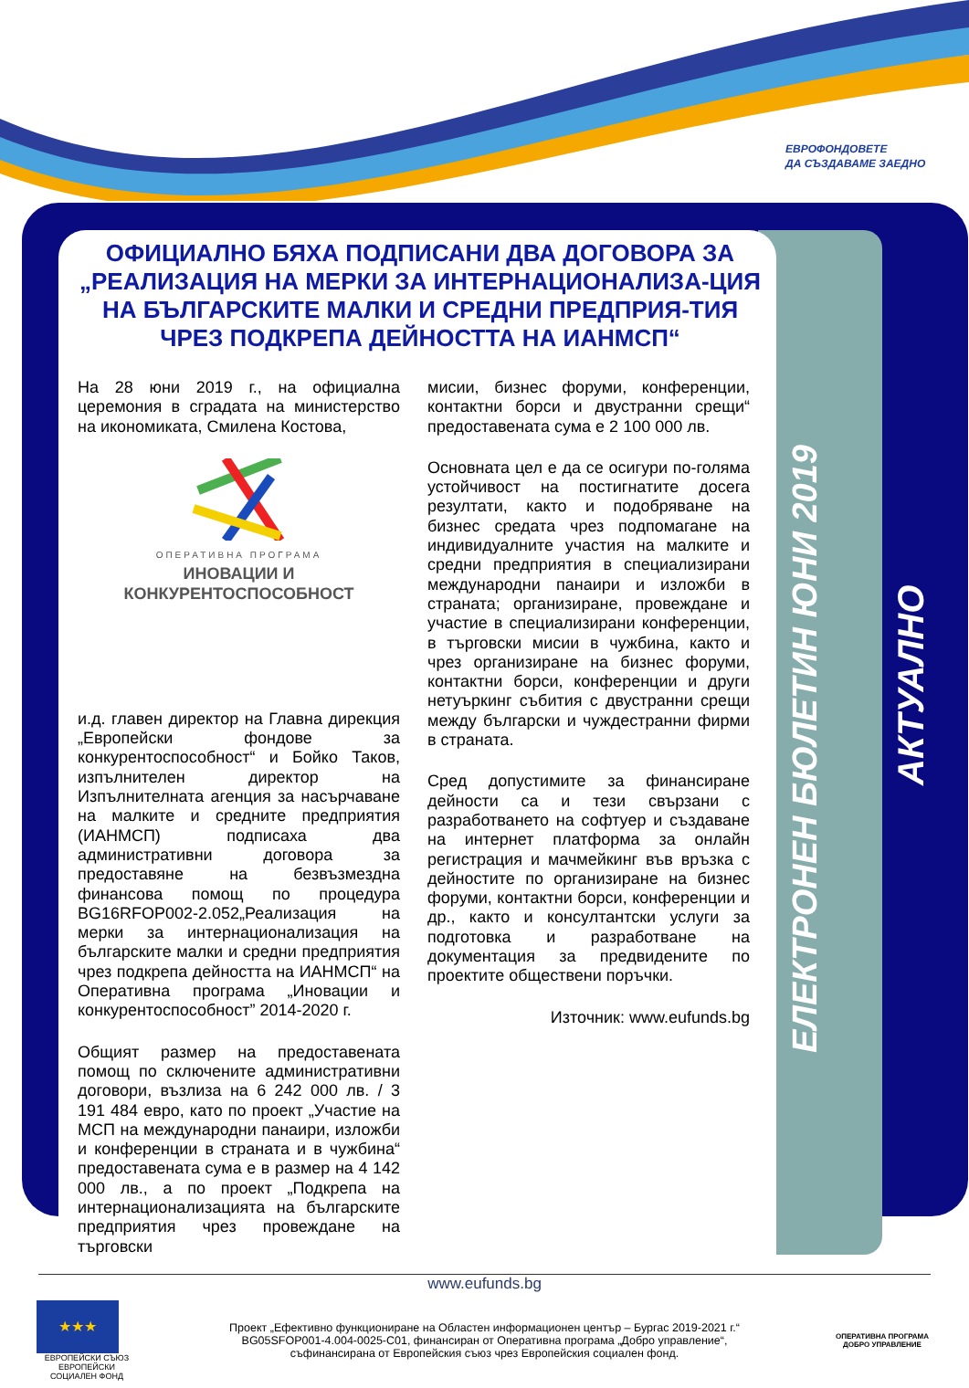ЕВРОФОНДОВЕТЕ
ДА СЪЗДАВАМЕ ЗАЕДНО
ЕЛЕКТРОНЕН БЮЛЕТИН ЮНИ 2019
АКТУАЛНО
ОФИЦИАЛНО БЯХА ПОДПИСАНИ ДВА ДОГОВОРА ЗА „РЕАЛИЗАЦИЯ НА МЕРКИ ЗА ИНТЕРНАЦИОНАЛИЗА-ЦИЯ НА БЪЛГАРСКИТЕ МАЛКИ И СРЕДНИ ПРЕДПРИЯ-ТИЯ ЧРЕЗ ПОДКРЕПА ДЕЙНОСТТА НА ИАНМСП“
На 28 юни 2019 г., на официална церемония в сградата на министерство на икономиката, Смилена Костова,
ОПЕРАТИВНА ПРОГРАМА
ИНОВАЦИИ И
КОНКУРЕНТОСПОСОБНОСТ
и.д. главен директор на Главна дирекция „Европейски фондове за конкурентоспособност“ и Бойко Таков, изпълнителен директор на Изпълнителната агенция за насърчаване на малките и средните предприятия (ИАНМСП) подписаха два административни договора за предоставяне на безвъзмездна финансова помощ по процедура BG16RFOP002-2.052„Реализация на мерки за интернационализация на българските малки и средни предприятия чрез подкрепа дейността на ИАНМСП“ на Оперативна програма „Иновации и конкурентоспособност” 2014-2020 г.
Общият размер на предоставената помощ по сключените административни договори, възлиза на 6 242 000 лв. / 3 191 484 евро, като по проект „Участие на МСП на международни панаири, изложби и конференции в страната и в чужбина“ предоставената сума е в размер на 4 142 000 лв., а по проект „Подкрепа на интернационализацията на българските предприятия чрез провеждане на търговски
мисии, бизнес форуми, конференции, контактни борси и двустранни срещи“ предоставената сума е 2 100 000 лв.
Основната цел е да се осигури по-голяма устойчивост на постигнатите досега резултати, както и подобряване на бизнес средата чрез подпомагане на индивидуалните участия на малките и средни предприятия в специализирани международни панаири и изложби в страната; организиране, провеждане и участие в специализирани конференции, в търговски мисии в чужбина, както и чрез организиране на бизнес форуми, контактни борси, конференции и други нетуъркинг събития с двустранни срещи между български и чуждестранни фирми в страната.
Сред допустимите за финансиране дейности са и тези свързани с разработването на софтуер и създаване на интернет платформа за онлайн регистрация и мачмейкинг във връзка с дейностите по организиране на бизнес форуми, контактни борси, конференции и др., както и консултантски услуги за подготовка и разработване на документация за предвидените по проектите обществени поръчки.
Източник: www.eufunds.bg
www.eufunds.bg
★★★
ЕВРОПЕЙСКИ СЪЮЗ
ЕВРОПЕЙСКИ СОЦИАЛЕН ФОНД
Проект „Ефективно функциониране на Областен информационен център – Бургас 2019-2021 г.“
BG05SFOP001-4.004-0025-C01, финансиран от Оперативна програма „Добро управление“,
съфинансирана от Европейския съюз чрез Европейския социален фонд.
ОПЕРАТИВНА ПРОГРАМА
ДОБРО УПРАВЛЕНИЕ